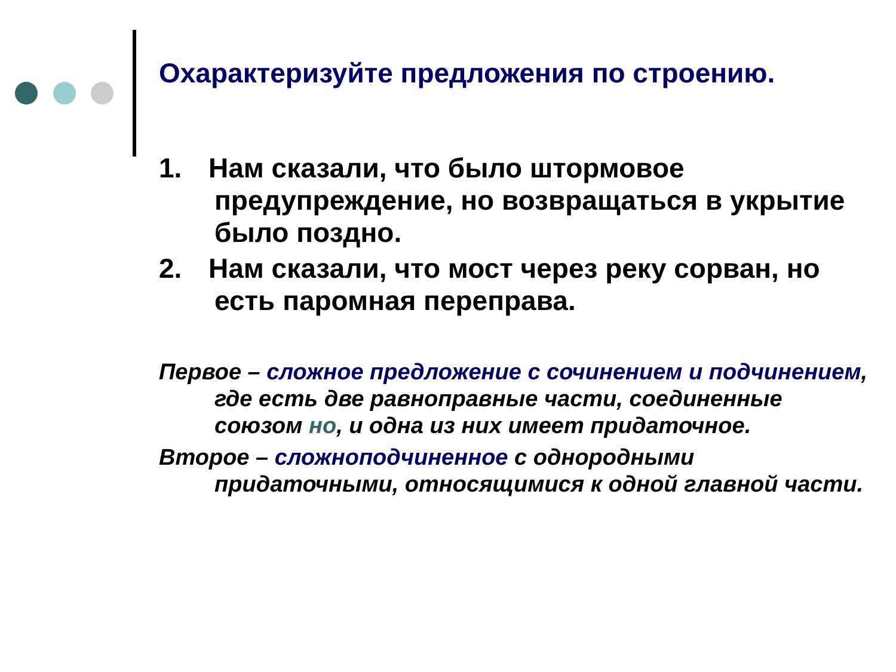Охарактеризуйте предложения по строению.
1. Нам сказали, что было штормовое предупреждение, но возвращаться в укрытие было поздно.
2. Нам сказали, что мост через реку сорван, но есть паромная переправа.
Первое – сложное предложение с сочинением и подчинением, где есть две равноправные части, соединенные союзом но, и одна из них имеет придаточное.
Второе – сложноподчиненное с однородными придаточными, относящимися к одной главной части.